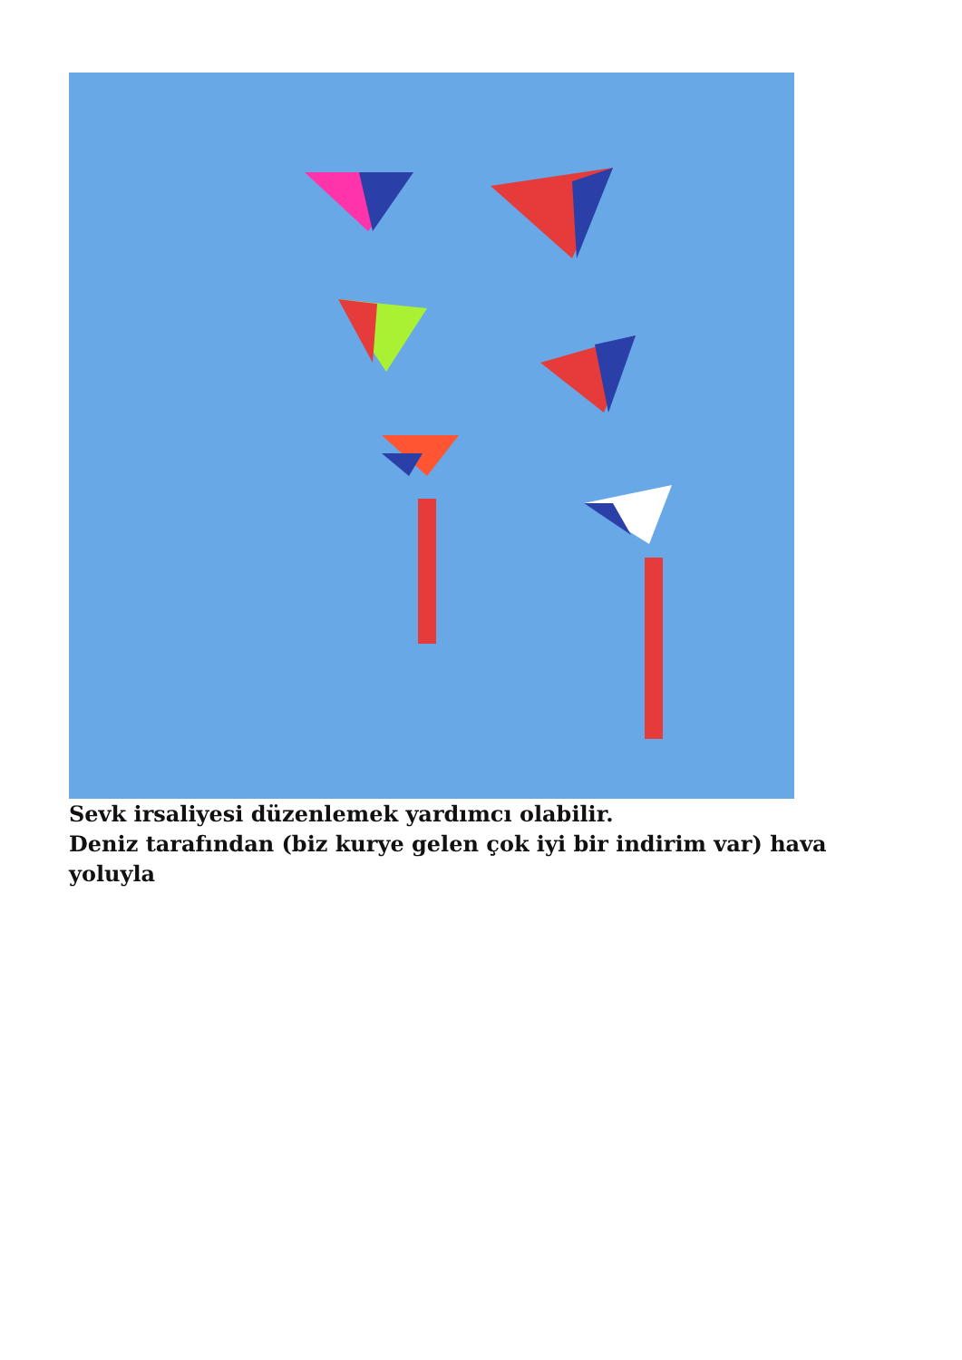Sevk irsaliyesi düzenlemek yardımcı olabilir.
Deniz tarafından (biz kurye gelen çok iyi bir indirim var) hava yoluyla